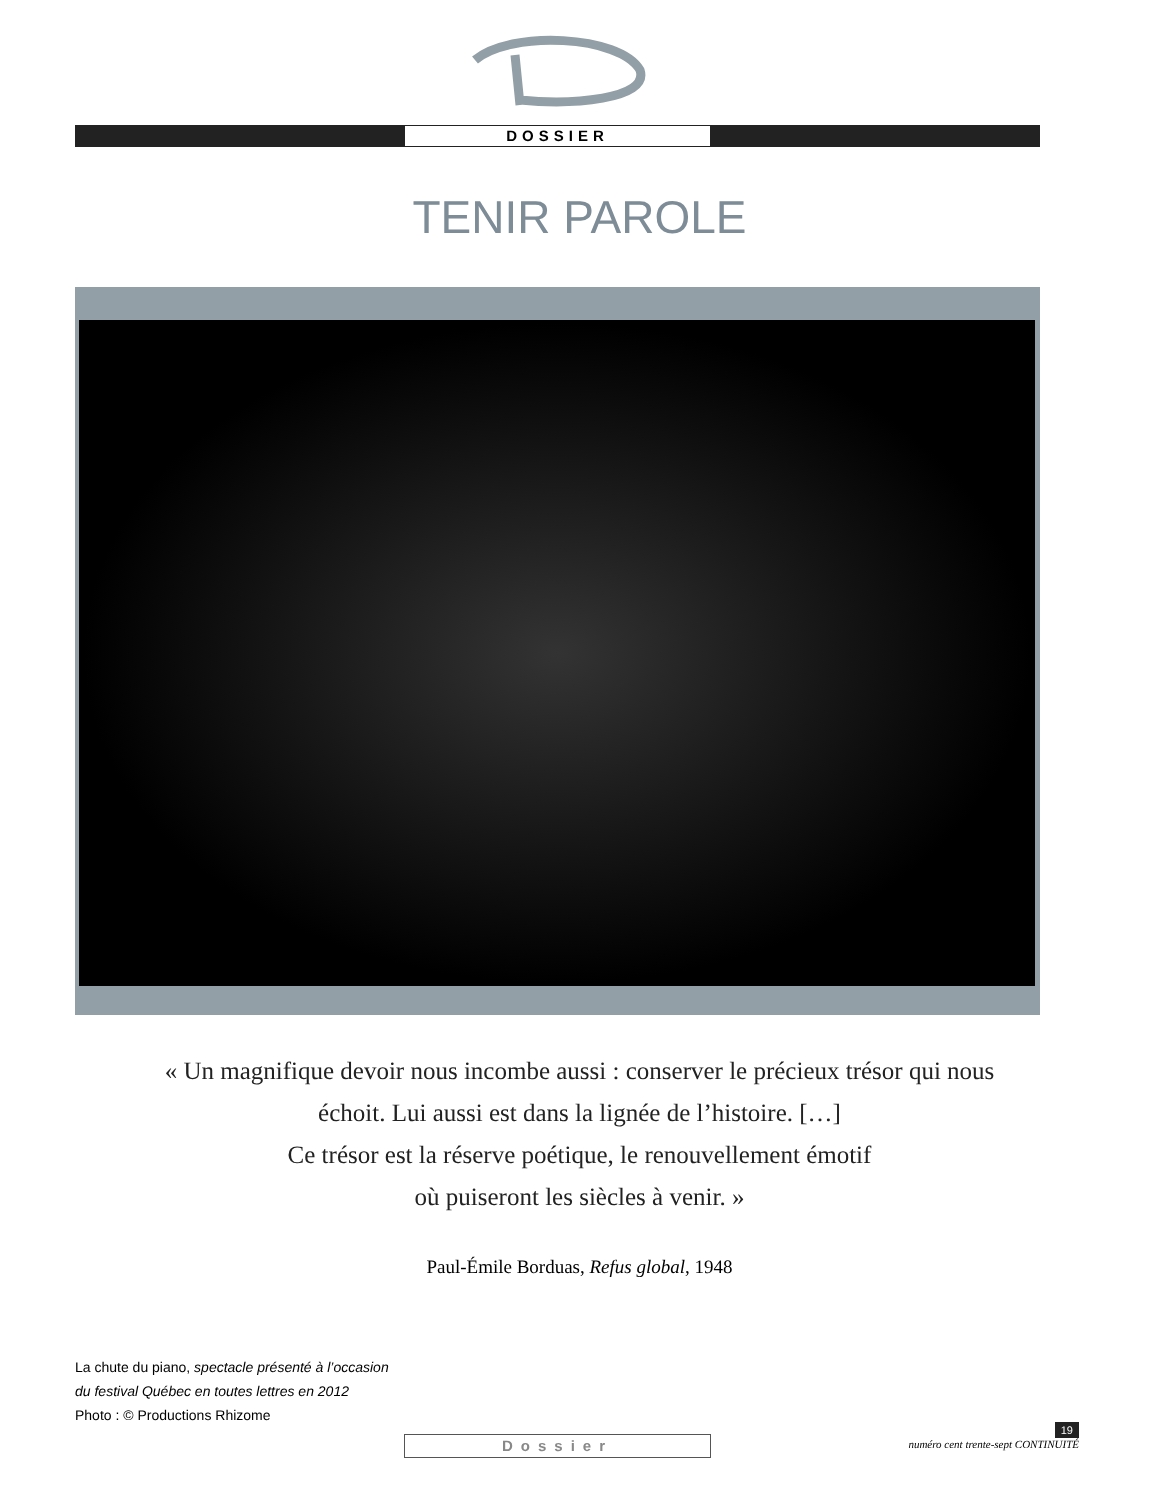DOSSIER
TENIR PAROLE
« Un magnifique devoir nous incombe aussi : conserver le précieux trésor qui nous
échoit. Lui aussi est dans la lignée de l’histoire. […]
Ce trésor est la réserve poétique, le renouvellement émotif
où puiseront les siècles à venir. »
Paul-Émile Borduas, Refus global, 1948
La chute du piano, spectacle présenté à l’occasion
du festival Québec en toutes lettres en 2012
Photo : © Productions Rhizome
Dossier
19
numéro cent trente-sept CONTINUITÉ